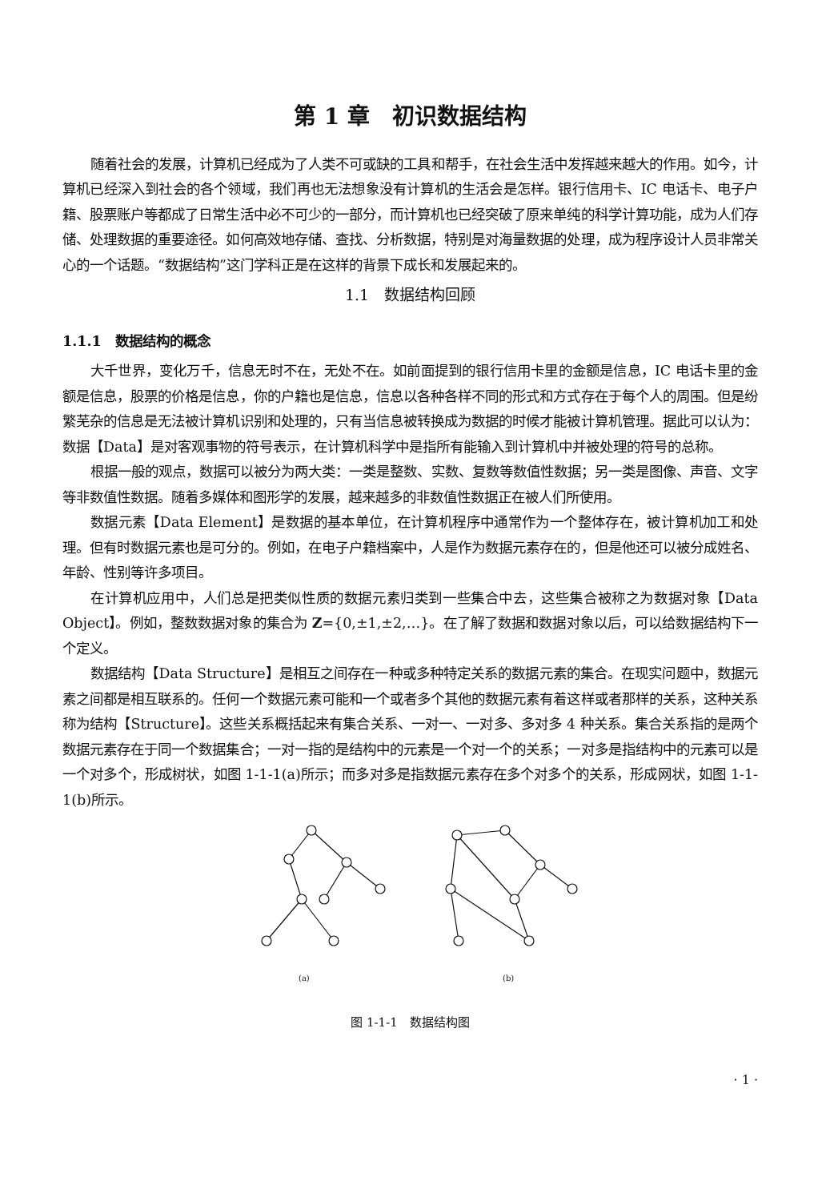第 1 章　初识数据结构
随着社会的发展，计算机已经成为了人类不可或缺的工具和帮手，在社会生活中发挥越来越大的作用。如今，计算机已经深入到社会的各个领域，我们再也无法想象没有计算机的生活会是怎样。银行信用卡、IC 电话卡、电子户籍、股票账户等都成了日常生活中必不可少的一部分，而计算机也已经突破了原来单纯的科学计算功能，成为人们存储、处理数据的重要途径。如何高效地存储、查找、分析数据，特别是对海量数据的处理，成为程序设计人员非常关心的一个话题。“数据结构”这门学科正是在这样的背景下成长和发展起来的。
1.1　数据结构回顾
1.1.1　数据结构的概念
大千世界，变化万千，信息无时不在，无处不在。如前面提到的银行信用卡里的金额是信息，IC 电话卡里的金额是信息，股票的价格是信息，你的户籍也是信息，信息以各种各样不同的形式和方式存在于每个人的周围。但是纷繁芜杂的信息是无法被计算机识别和处理的，只有当信息被转换成为数据的时候才能被计算机管理。据此可以认为：数据【Data】是对客观事物的符号表示，在计算机科学中是指所有能输入到计算机中并被处理的符号的总称。
根据一般的观点，数据可以被分为两大类：一类是整数、实数、复数等数值性数据；另一类是图像、声音、文字等非数值性数据。随着多媒体和图形学的发展，越来越多的非数值性数据正在被人们所使用。
数据元素【Data Element】是数据的基本单位，在计算机程序中通常作为一个整体存在，被计算机加工和处理。但有时数据元素也是可分的。例如，在电子户籍档案中，人是作为数据元素存在的，但是他还可以被分成姓名、年龄、性别等许多项目。
在计算机应用中，人们总是把类似性质的数据元素归类到一些集合中去，这些集合被称之为数据对象【Data Object】。例如，整数数据对象的集合为 Z={0,±1,±2,…}。在了解了数据和数据对象以后，可以给数据结构下一个定义。
数据结构【Data Structure】是相互之间存在一种或多种特定关系的数据元素的集合。在现实问题中，数据元素之间都是相互联系的。任何一个数据元素可能和一个或者多个其他的数据元素有着这样或者那样的关系，这种关系称为结构【Structure】。这些关系概括起来有集合关系、一对一、一对多、多对多 4 种关系。集合关系指的是两个数据元素存在于同一个数据集合；一对一指的是结构中的元素是一个对一个的关系；一对多是指结构中的元素可以是一个对多个，形成树状，如图 1-1-1(a)所示；而多对多是指数据元素存在多个对多个的关系，形成网状，如图 1-1-1(b)所示。
(a)
(b)
图 1-1-1　数据结构图
· 1 ·